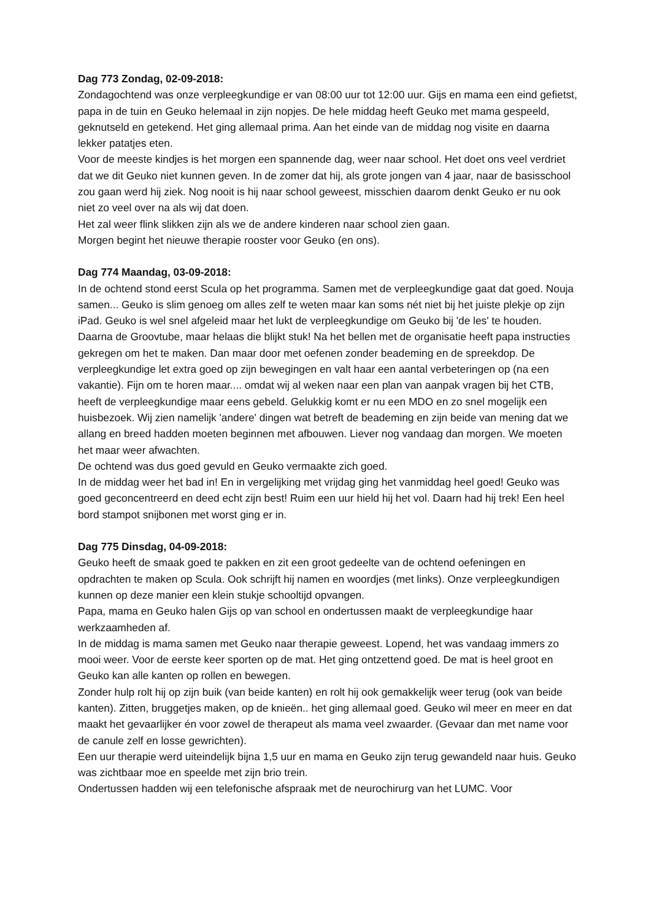Dag 773 Zondag, 02-09-2018:
Zondagochtend was onze verpleegkundige er van 08:00 uur tot 12:00 uur. Gijs en mama een eind gefietst, papa in de tuin en Geuko helemaal in zijn nopjes. De hele middag heeft Geuko met mama gespeeld, geknutseld en getekend. Het ging allemaal prima. Aan het einde van de middag nog visite en daarna lekker patatjes eten.
Voor de meeste kindjes is het morgen een spannende dag, weer naar school. Het doet ons veel verdriet dat we dit Geuko niet kunnen geven. In de zomer dat hij, als grote jongen van 4 jaar, naar de basisschool zou gaan werd hij ziek. Nog nooit is hij naar school geweest, misschien daarom denkt Geuko er nu ook niet zo veel over na als wij dat doen.
Het zal weer flink slikken zijn als we de andere kinderen naar school zien gaan.
Morgen begint het nieuwe therapie rooster voor Geuko (en ons).
Dag 774 Maandag, 03-09-2018:
In de ochtend stond eerst Scula op het programma. Samen met de verpleegkundige gaat dat goed. Nouja samen... Geuko is slim genoeg om alles zelf te weten maar kan soms nét niet bij het juiste plekje op zijn iPad. Geuko is wel snel afgeleid maar het lukt de verpleegkundige om Geuko bij 'de les' te houden.
Daarna de Groovtube, maar helaas die blijkt stuk! Na het bellen met de organisatie heeft papa instructies gekregen om het te maken. Dan maar door met oefenen zonder beademing en de spreekdop. De verpleegkundige let extra goed op zijn bewegingen en valt haar een aantal verbeteringen op (na een vakantie). Fijn om te horen maar.... omdat wij al weken naar een plan van aanpak vragen bij het CTB, heeft de verpleegkundige maar eens gebeld. Gelukkig komt er nu een MDO en zo snel mogelijk een huisbezoek. Wij zien namelijk 'andere' dingen wat betreft de beademing en zijn beide van mening dat we allang en breed hadden moeten beginnen met afbouwen. Liever nog vandaag dan morgen. We moeten het maar weer afwachten.
De ochtend was dus goed gevuld en Geuko vermaakte zich goed.
In de middag weer het bad in! En in vergelijking met vrijdag ging het vanmiddag heel goed! Geuko was goed geconcentreerd en deed echt zijn best! Ruim een uur hield hij het vol. Daarn had hij trek! Een heel bord stampot snijbonen met worst ging er in.
Dag 775 Dinsdag, 04-09-2018:
Geuko heeft de smaak goed te pakken en zit een groot gedeelte van de ochtend oefeningen en opdrachten te maken op Scula. Ook schrijft hij namen en woordjes (met links). Onze verpleegkundigen kunnen op deze manier een klein stukje schooltijd opvangen.
Papa, mama en Geuko halen Gijs op van school en ondertussen maakt de verpleegkundige haar werkzaamheden af.
In de middag is mama samen met Geuko naar therapie geweest. Lopend, het was vandaag immers zo mooi weer. Voor de eerste keer sporten op de mat. Het ging ontzettend goed. De mat is heel groot en Geuko kan alle kanten op rollen en bewegen.
Zonder hulp rolt hij op zijn buik (van beide kanten) en rolt hij ook gemakkelijk weer terug (ook van beide kanten). Zitten, bruggetjes maken, op de knieën.. het ging allemaal goed. Geuko wil meer en meer en dat maakt het gevaarlijker én voor zowel de therapeut als mama veel zwaarder. (Gevaar dan met name voor de canule zelf en losse gewrichten).
Een uur therapie werd uiteindelijk bijna 1,5 uur en mama en Geuko zijn terug gewandeld naar huis. Geuko was zichtbaar moe en speelde met zijn brio trein.
Ondertussen hadden wij een telefonische afspraak met de neurochirurg van het LUMC. Voor